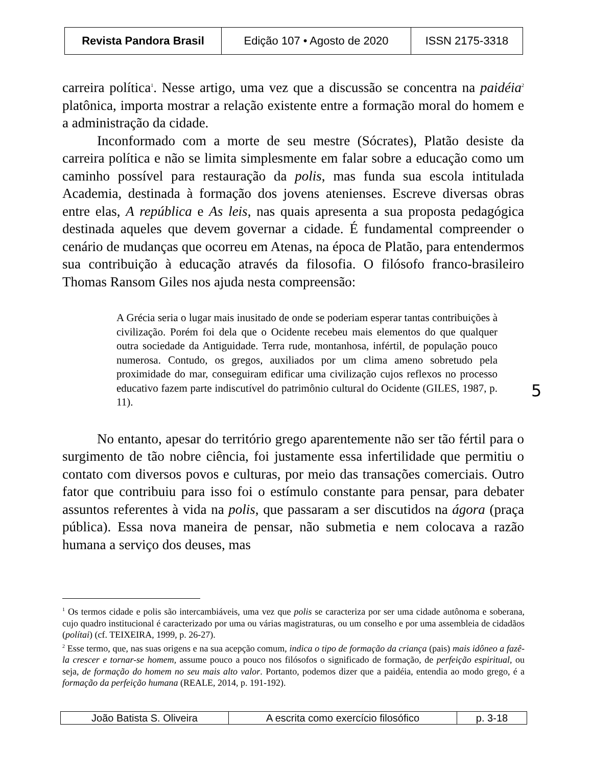| Revista Pandora Brasil | Edição 107 • Agosto de 2020 | ISSN 2175-3318 |
carreira política<sup>1</sup>. Nesse artigo, uma vez que a discussão se concentra na paidéia<sup>2</sup> platônica, importa mostrar a relação existente entre a formação moral do homem e a administração da cidade.
Inconformado com a morte de seu mestre (Sócrates), Platão desiste da carreira política e não se limita simplesmente em falar sobre a educação como um caminho possível para restauração da polis, mas funda sua escola intitulada Academia, destinada à formação dos jovens atenienses. Escreve diversas obras entre elas, A república e As leis, nas quais apresenta a sua proposta pedagógica destinada aqueles que devem governar a cidade. É fundamental compreender o cenário de mudanças que ocorreu em Atenas, na época de Platão, para entendermos sua contribuição à educação através da filosofia. O filósofo franco-brasileiro Thomas Ransom Giles nos ajuda nesta compreensão:
A Grécia seria o lugar mais inusitado de onde se poderiam esperar tantas contribuições à civilização. Porém foi dela que o Ocidente recebeu mais elementos do que qualquer outra sociedade da Antiguidade. Terra rude, montanhosa, infértil, de população pouco numerosa. Contudo, os gregos, auxiliados por um clima ameno sobretudo pela proximidade do mar, conseguiram edificar uma civilização cujos reflexos no processo educativo fazem parte indiscutível do patrimônio cultural do Ocidente (GILES, 1987, p. 11).
No entanto, apesar do território grego aparentemente não ser tão fértil para o surgimento de tão nobre ciência, foi justamente essa infertilidade que permitiu o contato com diversos povos e culturas, por meio das transações comerciais. Outro fator que contribuiu para isso foi o estímulo constante para pensar, para debater assuntos referentes à vida na polis, que passaram a ser discutidos na ágora (praça pública). Essa nova maneira de pensar, não submetia e nem colocava a razão humana a serviço dos deuses, mas
5
<sup>1</sup> Os termos cidade e polis são intercambiáveis, uma vez que polis se caracteriza por ser uma cidade autônoma e soberana, cujo quadro institucional é caracterizado por uma ou várias magistraturas, ou um conselho e por uma assembleia de cidadãos (polítai) (cf. TEIXEIRA, 1999, p. 26-27).
<sup>2</sup> Esse termo, que, nas suas origens e na sua acepção comum, indica o tipo de formação da criança (pais) mais idôneo a fazê-la crescer e tornar-se homem, assume pouco a pouco nos filósofos o significado de formação, de perfeição espiritual, ou seja, de formação do homem no seu mais alto valor. Portanto, podemos dizer que a paidéia, entendia ao modo grego, é a formação da perfeição humana (REALE, 2014, p. 191-192).
| João Batista S. Oliveira | A escrita como exercício filosófico | p. 3-18 |